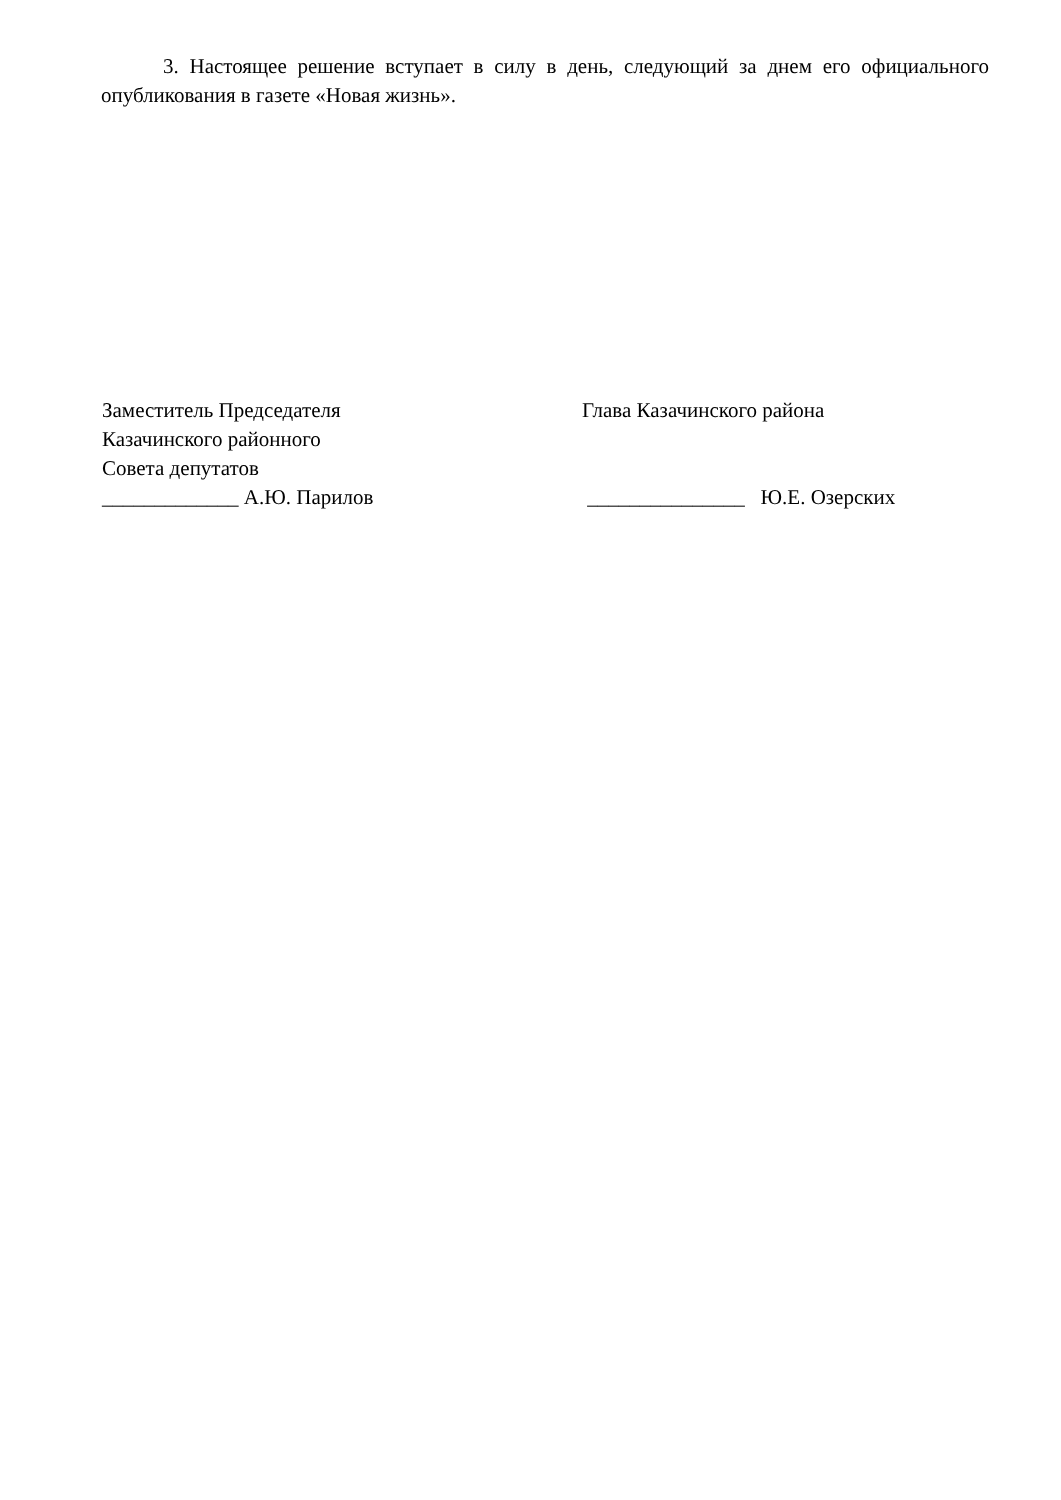3. Настоящее решение вступает в силу в день, следующий за днем его официального опубликования в газете «Новая жизнь».
Заместитель Председателя
Казачинского районного
Совета депутатов
_____________ А.Ю. Парилов
Глава Казачинского района
_______________ Ю.Е. Озерских